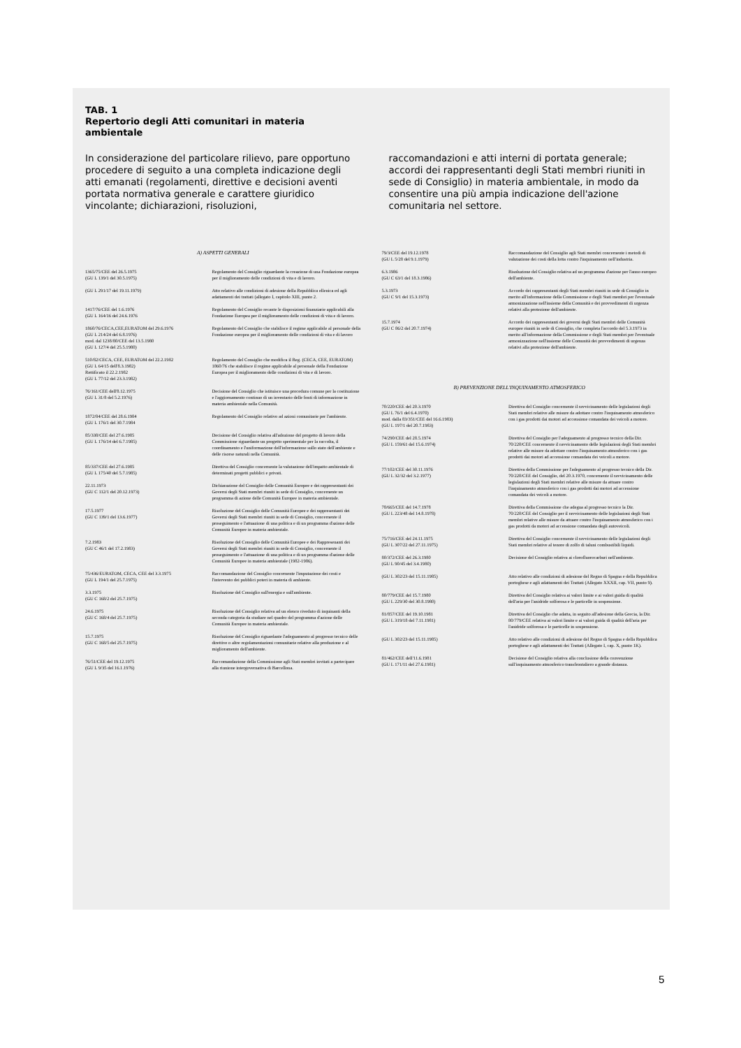TAB. 1
Repertorio degli Atti comunitari in materia
ambientale
In considerazione del particolare rilievo, pare opportuno procedere di seguito a una completa indicazione degli atti emanati (regolamenti, direttive e decisioni aventi portata normativa generale e carattere giuridico vincolante; dichiarazioni, risoluzioni,
raccomandazioni e atti interni di portata generale; accordi dei rappresentanti degli Stati membri riuniti in sede di Consiglio) in materia ambientale, in modo da consentire una più ampia indicazione dell'azione comunitaria nel settore.
| A) ASPETTI GENERALI | |
| 1365/75/CEE del 26.5.1975 (GU L 139/1 del 30.5.1975) | Regolamento del Consiglio riguardante la creazione di una Fondazione europea per il miglioramento delle condizioni di vita e di lavoro. |
| (GU L 291/17 del 19.11.1979) | Atto relativo alle condizioni di adesione della Repubblica ellenica ed agli adattamenti dei trattati (allegato I, capitolo XIII, punto 2. |
| 1417/76/CEE del 1.6.1976 (GU L 164/16 del 24.6.1976 | Regolamento del Consiglio recante le disposizioni finanziarie applicabili alla Fondazione Europea per il miglioramento delle condizioni di vita e di lavoro. |
| 1860/76/CECA,CEE,EURATOM del 29.6.1976 (GU L 214/24 del 6.8.1976) mod. dal 1238/80/CEE del 13.5.1980 (GU L 127/4 del 25.5.1980) | Regolamento del Consiglio che stabilisce il regime applicabile al personale della Fondazione europea per il miglioramento delle condizioni di vita e di lavoro |
| 510/82/CECA, CEE, EURATOM del 22.2.1982 (GU L 64/15 dell'8.3.1982) Rettificato il 22.2.1982 (GU L 77/12 del 23.3.1982) | Regolamento del Consiglio che modifica il Reg. (CECA, CEE, EURATOM) 1860/76 che stabilisce il regime applicabile al personale della Fondazione Europea per il miglioramento delle condizioni di vita e di lavoro. |
| 76/161/CEE dell'8.12.1975 (GU L 31/8 del 5.2.1976) | Decisione del Consiglio che istituisce una procedura comune per la costituzione e l'aggiornamento continuo di un inventario delle fonti di informazione in materia ambientale nella Comunità. |
| 1872/84/CEE del 28.6.1984 (GU L 176/1 del 30.7.1984 | Regolamento del Consiglio relativo ad azioni comunitarie per l'ambiente. |
| 85/338/CEE del 27.6.1985 (GU L 176/14 del 6.7.1985) | Decisione del Consiglio relativa all'adozione del progetto di lavoro della Commissione riguardante un progetto sperimentale per la raccolta, il coordinamento e l'uniformazione dell'informazione sullo stato dell'ambiente e delle risorse naturali nella Comunità. |
| 85/337/CEE del 27.6.1985 (GU L 175/40 del 5.7.1985) | Direttiva del Consiglio concernente la valutazione dell'impatto ambientale di determinati progetti pubblici e privati. |
| 22.11.1973 (GU C 112/1 del 20.12.1973) | Dichiarazione del Consiglio delle Comunità Europee e dei rappresentanti dei Governi degli Stati membri riuniti in sede di Consiglio, concernente un programma di azione delle Comunità Europee in materia ambientale. |
| 17.5.1977 (GU C 139/1 del 13.6.1977) | Risoluzione del Consiglio delle Comunità Europee e dei rappresentanti dei Governi degli Stati membri riuniti in sede di Consiglio, concernente il proseguimento e l'attuazione di una politica e di un programma d'azione delle Comunità Europee in materia ambientale. |
| 7.2.1983 (GU C 46/1 del 17.2.1983) | Risoluzione del Consiglio delle Comunità Europee e dei Rappresenanti dei Governi degli Stati membri riuniti in sede di Consiglio, concernente il proseguimento e l'attuazione di una politica e di un programma d'azione delle Comunità Europee in materia ambientale (1982-1986). |
| 75/436/EURATOM, CECA, CEE del 3.3.1975 (GU L 194/1 del 25.7.1975) | Raccomandazione del Consiglio concernente l'imputazione dei costi e l'intervento dei pubblici poteri in materia di ambiente. |
| 3.3.1975 (GU C 168/2 del 25.7.1975) | Risoluzione del Consiglio sull'energia e sull'ambiente. |
| 24.6.1975 (GU C 168/4 del 25.7.1975) | Risoluzione del Consiglio relativa ad un elenco riveduto di inquinanti della seconda categoria da studiare nel quadro del programma d'azione delle Comunità Europee in materia ambientale. |
| 15.7.1975 (GU C 168/5 del 25.7.1975) | Risoluzione del Consiglio riguardante l'adeguamento al progresso tecnico delle direttive o altre regolamentazioni comunitarie relative alla produzione e al miglioramento dell'ambiente. |
| 76/51/CEE del 19.12.1975 (GU L 9/35 del 16.1.1976) | Raccomandazione della Commissione agli Stati membri invitati a partecipare alla riunione intergovernativa di Barcellona. |
| 79/3/CEE del 19.12.1978 (GU L 5/28 del 9.1.1979) | Raccomandazione del Consiglio agli Stati membri concernente i metodi di valutazione dei costi della lotta contro l'inquinamento nell'industria. |
| 6.3.1986 (GU C 63/1 del 18.3.1986) | Risoluzione del Consiglio relativa ad un programma d'azione per l'anno europeo dell'ambiente. |
| 5.3.1973 (GU C 9/1 del 15.3.1973) | Accordo dei rappresentanti degli Stati membri riuniti in sede di Consiglio in merito all'informazione della Commissione e degli Stati membri per l'eventuale armonizzazione nell'insieme della Comunità e dei provvedimenti di urgenza relativi alla protezione dell'ambiente. |
| 15.7.1974 (GU C 86/2 del 20.7.1974) | Accordo dei rappresentanti dei governi degli Stati membri delle Comunità europee riuniti in sede di Consiglio, che completa l'accordo del 5.3.1973 in merito all'informazione della Commissione e degli Stati membri per l'eventuale armonizzazione nell'insieme delle Comunità dei provvedimenti di urgenza relativi alla protezione dell'ambiente. |
| B) PREVENZIONE DELL'INQUINAMENTO ATMOSFERICO | |
| 70/220/CEE del 20.3.1970 (GU L 76/1 del 6.4.1970) mod. dalla 83/351/CEE del 16.6.1983) (GU L 197/1 del 20.7.1983) | Direttiva del Consiglio concernente il ravvicinamento delle legislazioni degli Stati membri relative alle misure da adottare contro l'inquinamento atmosferico con i gas prodotti dai motori ad accensione comandata dei veicoli a motore. |
| 74/290/CEE del 28.5.1974 (GU L 159/61 del 15.6.1974) | Direttiva del Consiglio per l'adeguamento al progresso tecnico della Dir. 70/220/CEE concernente il ravvicinamento delle legislazioni degli Stati membri relative alle misure da adottare contro l'inquinamento atmosferico con i gas prodotti dai motori ad accensione comandata dei veicoli a motore. |
| 77/102/CEE del 30.11.1976 (GU L 32/32 del 3.2.1977) | Direttiva della Commissione per l'adeguamento al progresso tecnico della Dir. 70/220/CEE del Consiglio, del 20.3.1970, concernente il ravvicinamento delle legislazioni degli Stati membri relative alle misure da attuare contro l'inquinamento atmosferico con i gas prodotti dai motori ad accensione comandata dei veicoli a motore. |
| 78/665/CEE del 14.7.1978 (GU L 223/48 del 14.8.1978) | Direttiva della Commissione che adegua al progresso tecnico la Dir. 70/220/CEE del Consiglio per il ravvicinamento delle legislazioni degli Stati membri relative alle misure da attuare contro l'inquinamento atmosferico con i gas prodotti da motori ad accensione comandata degli autoveicoli. |
| 75/716/CEE del 24.11.1975 (GU L 307/22 del 27.11.1975) | Direttiva del Consiglio concernente il ravvicinamento delle legislazioni degli Stati membri relative al tenore di zolfo di taluni combustibili liquidi. |
| 80/372/CEE del 26.3.1980 (GU L 90/45 del 3.4.1980) | Decisione del Consiglio relativa ai clorofluorocarburi nell'ambiente. |
| (GU L 302/23 del 15.11.1985) | Atto relativo alle condizioni di adesione del Regno di Spagna e della Repubblica portoghese e agli adattamenti dei Trattati (Allegato XXXII, cap. VII, punto 9). |
| 80/779/CEE del 15.7.1980 (GU L 229/30 del 30.8.1980) | Direttiva del Consiglio relativa ai valori limite e ai valori guida di qualità dell'aria per l'anidride solforosa e le particelle in sospensione. |
| 81/857/CEE del 19.10.1981 (GU L 319/18 del 7.11.1981) | Direttiva del Consiglio che adatta, in seguito all'adesione della Grecia, la Dir. 80/779/CEE relativa ai valori limite e ai valori guida di qualità dell'aria per l'anidride solforosa e le particelle in sospensione. |
| (GU L 302/23 del 15.11.1985) | Atto relativo alle condizioni di adesione del Regno di Spagna e della Repubblica portoghese e agli adattamenti dei Trattati (Allegato I, cap. X, punto 1K). |
| 81/462/CEE dell'11.6.1981 (GU L 171/11 del 27.6.1981) | Decisione del Consiglio relativa alla conclusione della convenzione sull'inquinamento atmosferico transfrontaliero a grande distanza. |
5